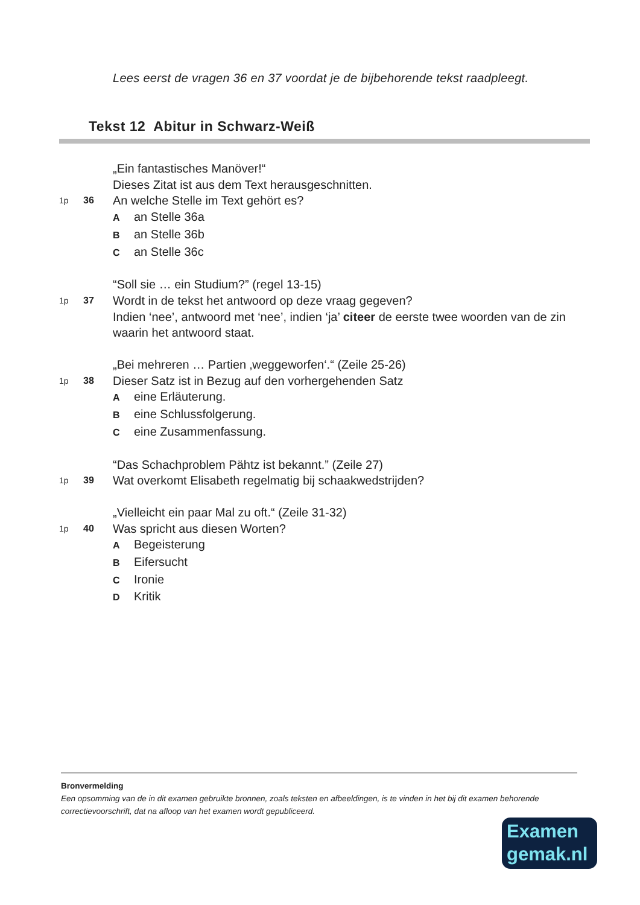Lees eerst de vragen 36 en 37 voordat je de bijbehorende tekst raadpleegt.
Tekst 12 Abitur in Schwarz-Weiß
„Ein fantastisches Manöver!“
Dieses Zitat ist aus dem Text herausgeschnitten.
1p 36 An welche Stelle im Text gehört es?
Aan Stelle 36a
Ban Stelle 36b
Can Stelle 36c
“Soll sie … ein Studium?” (regel 13-15)
1p 37 Wordt in de tekst het antwoord op deze vraag gegeven?
Indien ‘nee’, antwoord met ‘nee’, indien ‘ja’ citeer de eerste twee woorden van de zin waarin het antwoord staat.
„Bei mehreren … Partien ‚weggeworfen‘.“ (Zeile 25-26)
1p 38 Dieser Satz ist in Bezug auf den vorhergehenden Satz
Aeine Erläuterung.
Beine Schlussfolgerung.
Ceine Zusammenfassung.
“Das Schachproblem Pähtz ist bekannt.” (Zeile 27)
1p 39 Wat overkomt Elisabeth regelmatig bij schaakwedstrijden?
„Vielleicht ein paar Mal zu oft.“ (Zeile 31-32)
1p 40 Was spricht aus diesen Worten?
A Begeisterung
B Eifersucht
C Ironie
D Kritik
Bronvermelding
Een opsomming van de in dit examen gebruikte bronnen, zoals teksten en afbeeldingen, is te vinden in het bij dit examen behorende correctievoorschrift, dat na afloop van het examen wordt gepubliceerd.
Examen
gemak.nl